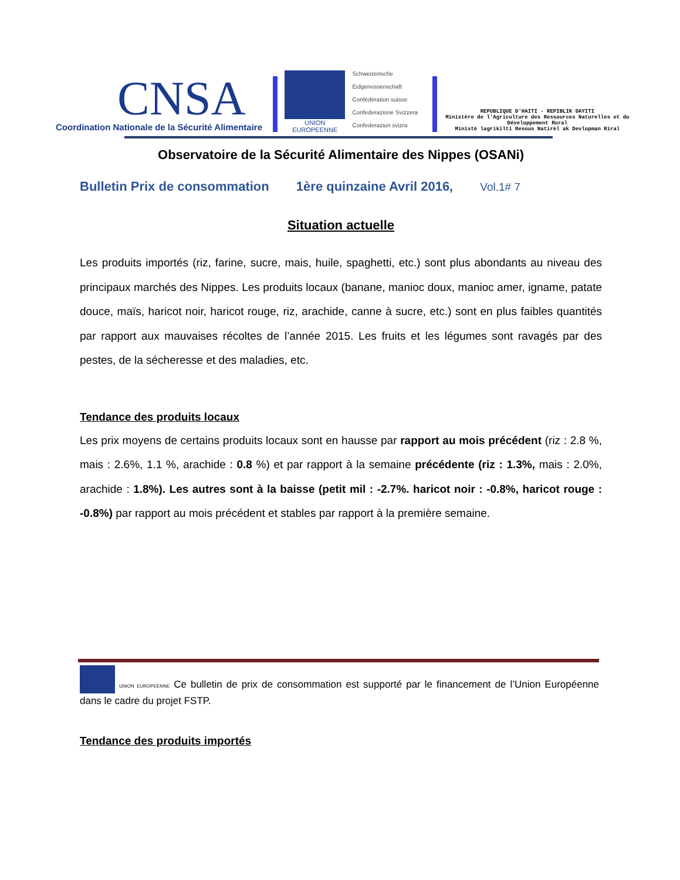CNSA
Coordination Nationale de la Sécurité Alimentaire
UNION EUROPEENNE
Schweizerische Eidgenossenschaft
Confédération suisse
Confederazione Svizzera
Confederaziun svizra
REPUBLIQUE D'HAITI - REPIBLIK DAYITI
Ministère de l'Agriculture des Ressources Naturelles et du Développement Rural
Ministè lagrikilti Resous Natirèl ak Devlopman Riral
Observatoire de la Sécurité Alimentaire des Nippes (OSANi)
Bulletin Prix de consommation 1ère quinzaine Avril 2016, Vol.1# 7
Situation actuelle
Les produits importés (riz, farine, sucre, mais, huile, spaghetti, etc.) sont plus abondants au niveau des principaux marchés des Nippes. Les produits locaux (banane, manioc doux, manioc amer, igname, patate douce, maïs, haricot noir, haricot rouge, riz, arachide, canne à sucre, etc.) sont en plus faibles quantités par rapport aux mauvaises récoltes de l’année 2015. Les fruits et les légumes sont ravagés par des pestes, de la sécheresse et des maladies, etc.
Tendance des produits locaux
Les prix moyens de certains produits locaux sont en hausse par rapport au mois précédent (riz : 2.8 %, mais : 2.6%, 1.1 %, arachide : 0.8 %) et par rapport à la semaine précédente (riz : 1.3%, mais : 2.0%, arachide : 1.8%). Les autres sont à la baisse (petit mil : -2.7%. haricot noir : -0.8%, haricot rouge : -0.8%) par rapport au mois précédent et stables par rapport à la première semaine.
UNION EUROPEENNE Ce bulletin de prix de consommation est supporté par le financement de l’Union Européenne dans le cadre du projet FSTP.
Tendance des produits importés